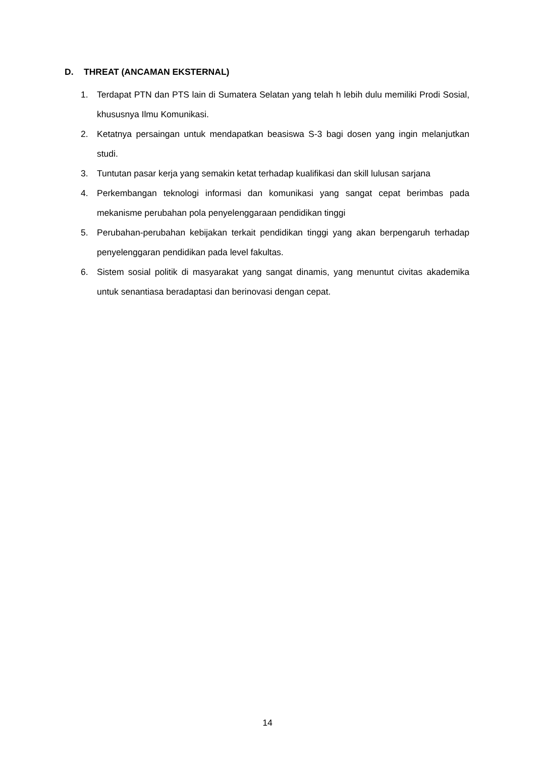D. THREAT (ANCAMAN EKSTERNAL)
1. Terdapat PTN dan PTS lain di Sumatera Selatan yang telah h lebih dulu memiliki Prodi Sosial, khususnya Ilmu Komunikasi.
2. Ketatnya persaingan untuk mendapatkan beasiswa S-3 bagi dosen yang ingin melanjutkan studi.
3. Tuntutan pasar kerja yang semakin ketat terhadap kualifikasi dan skill lulusan sarjana
4. Perkembangan teknologi informasi dan komunikasi yang sangat cepat berimbas pada mekanisme perubahan pola penyelenggaraan pendidikan tinggi
5. Perubahan-perubahan kebijakan terkait pendidikan tinggi yang akan berpengaruh terhadap penyelenggaran pendidikan pada level fakultas.
6. Sistem sosial politik di masyarakat yang sangat dinamis, yang menuntut civitas akademika untuk senantiasa beradaptasi dan berinovasi dengan cepat.
14